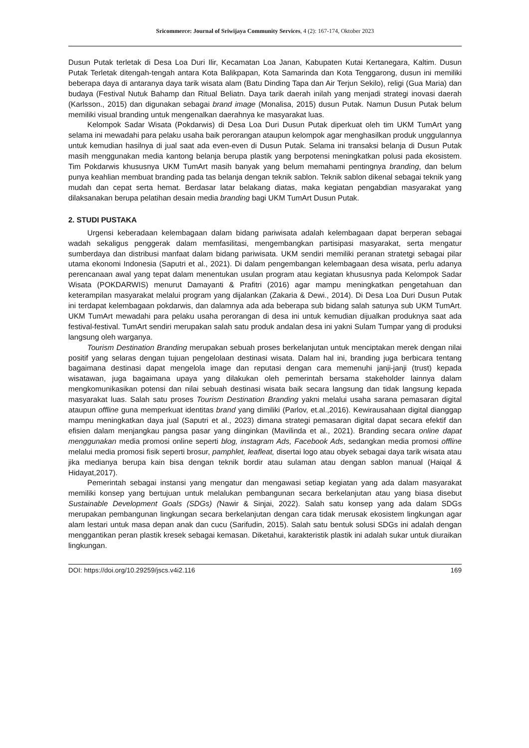Sricommerce: Journal of Sriwijaya Community Services, 4 (2): 167-174, Oktober 2023
Dusun Putak terletak di Desa Loa Duri Ilir, Kecamatan Loa Janan, Kabupaten Kutai Kertanegara, Kaltim. Dusun Putak Terletak ditengah-tengah antara Kota Balikpapan, Kota Samarinda dan Kota Tenggarong, dusun ini memiliki beberapa daya di antaranya daya tarik wisata alam (Batu Dinding Tapa dan Air Terjun Sekilo), religi (Gua Maria) dan budaya (Festival Nutuk Bahamp dan Ritual Beliatn. Daya tarik daerah inilah yang menjadi strategi inovasi daerah (Karlsson., 2015) dan digunakan sebagai brand image (Monalisa, 2015) dusun Putak. Namun Dusun Putak belum memiliki visual branding untuk mengenalkan daerahnya ke masyarakat luas.
Kelompok Sadar Wisata (Pokdarwis) di Desa Loa Duri Dusun Putak diperkuat oleh tim UKM TumArt yang selama ini mewadahi para pelaku usaha baik perorangan ataupun kelompok agar menghasilkan produk unggulannya untuk kemudian hasilnya di jual saat ada even-even di Dusun Putak. Selama ini transaksi belanja di Dusun Putak masih menggunakan media kantong belanja berupa plastik yang berpotensi meningkatkan polusi pada ekosistem. Tim Pokdarwis khususnya UKM TumArt masih banyak yang belum memahami pentingnya branding, dan belum punya keahlian membuat branding pada tas belanja dengan teknik sablon. Teknik sablon dikenal sebagai teknik yang mudah dan cepat serta hemat. Berdasar latar belakang diatas, maka kegiatan pengabdian masyarakat yang dilaksanakan berupa pelatihan desain media branding bagi UKM TumArt Dusun Putak.
2. STUDI PUSTAKA
Urgensi keberadaan kelembagaan dalam bidang pariwisata adalah kelembagaan dapat berperan sebagai wadah sekaligus penggerak dalam memfasilitasi, mengembangkan partisipasi masyarakat, serta mengatur sumberdaya dan distribusi manfaat dalam bidang pariwisata. UKM sendiri memiliki peranan stratetgi sebagai pilar utama ekonomi Indonesia (Saputri et al., 2021). Di dalam pengembangan kelembagaan desa wisata, perlu adanya perencanaan awal yang tepat dalam menentukan usulan program atau kegiatan khususnya pada Kelompok Sadar Wisata (POKDARWIS) menurut Damayanti & Prafitri (2016) agar mampu meningkatkan pengetahuan dan keterampilan masyarakat melalui program yang dijalankan (Zakaria & Dewi., 2014). Di Desa Loa Duri Dusun Putak ini terdapat kelembagaan pokdarwis, dan dalamnya ada ada beberapa sub bidang salah satunya sub UKM TumArt. UKM TumArt mewadahi para pelaku usaha perorangan di desa ini untuk kemudian dijualkan produknya saat ada festival-festival. TumArt sendiri merupakan salah satu produk andalan desa ini yakni Sulam Tumpar yang di produksi langsung oleh warganya.
Tourism Destination Branding merupakan sebuah proses berkelanjutan untuk menciptakan merek dengan nilai positif yang selaras dengan tujuan pengelolaan destinasi wisata. Dalam hal ini, branding juga berbicara tentang bagaimana destinasi dapat mengelola image dan reputasi dengan cara memenuhi janji-janji (trust) kepada wisatawan, juga bagaimana upaya yang dilakukan oleh pemerintah bersama stakeholder lainnya dalam mengkomunikasikan potensi dan nilai sebuah destinasi wisata baik secara langsung dan tidak langsung kepada masyarakat luas. Salah satu proses Tourism Destination Branding yakni melalui usaha sarana pemasaran digital ataupun offline guna memperkuat identitas brand yang dimiliki (Parlov, et.al.,2016). Kewirausahaan digital dianggap mampu meningkatkan daya jual (Saputri et al., 2023) dimana strategi pemasaran digital dapat secara efektif dan efisien dalam menjangkau pangsa pasar yang diinginkan (Mavilinda et al., 2021). Branding secara online dapat menggunakan media promosi online seperti blog, instagram Ads, Facebook Ads, sedangkan media promosi offline melalui media promosi fisik seperti brosur, pamphlet, leafleat, disertai logo atau obyek sebagai daya tarik wisata atau jika medianya berupa kain bisa dengan teknik bordir atau sulaman atau dengan sablon manual (Haiqal & Hidayat,2017).
Pemerintah sebagai instansi yang mengatur dan mengawasi setiap kegiatan yang ada dalam masyarakat memiliki konsep yang bertujuan untuk melalukan pembangunan secara berkelanjutan atau yang biasa disebut Sustainable Development Goals (SDGs) (Nawir & Sinjai, 2022). Salah satu konsep yang ada dalam SDGs merupakan pembangunan lingkungan secara berkelanjutan dengan cara tidak merusak ekosistem lingkungan agar alam lestari untuk masa depan anak dan cucu (Sarifudin, 2015). Salah satu bentuk solusi SDGs ini adalah dengan menggantikan peran plastik kresek sebagai kemasan. Diketahui, karakteristik plastik ini adalah sukar untuk diuraikan lingkungan.
DOI: https://doi.org/10.29259/jscs.v4i2.116 169